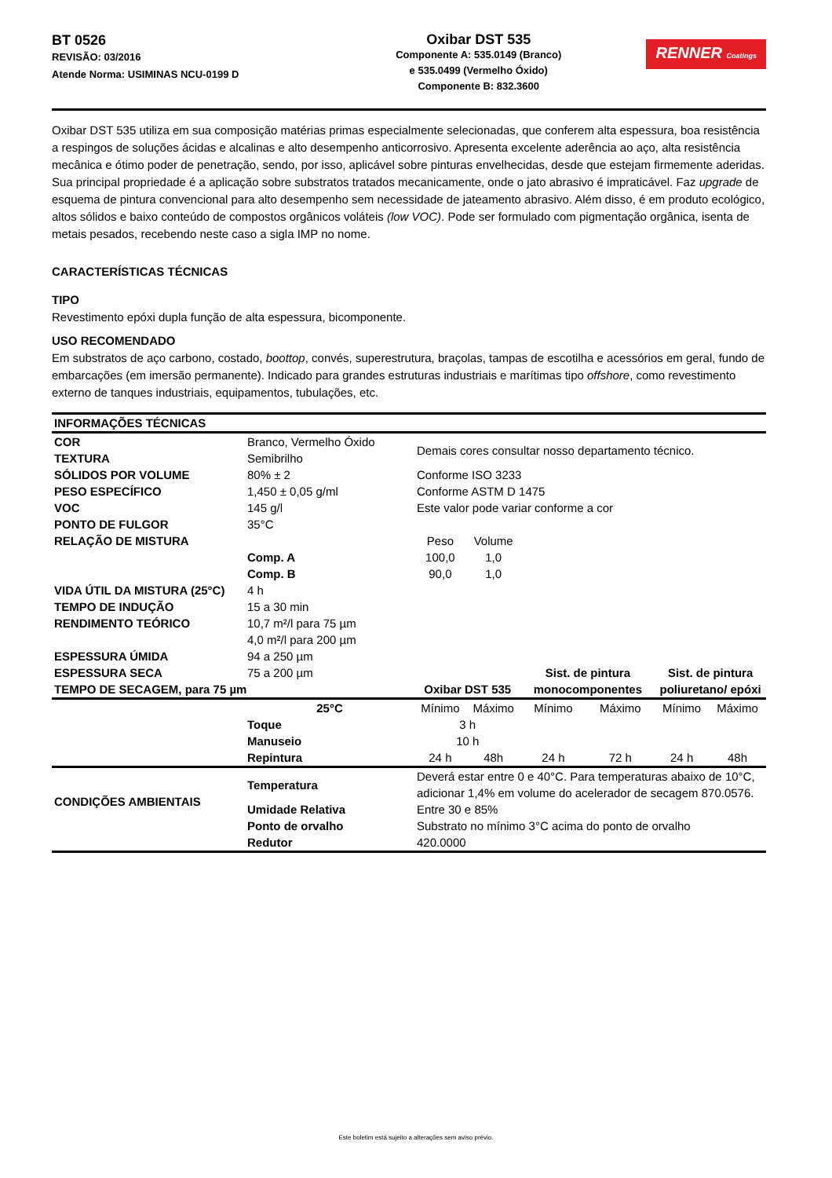BT 0526
REVISÃO: 03/2016
Atende Norma: USIMINAS NCU-0199 D
Oxibar DST 535
Componente A: 535.0149 (Branco)
e 535.0499 (Vermelho Óxido)
Componente B: 832.3600
RENNER Coatings
Oxibar DST 535 utiliza em sua composição matérias primas especialmente selecionadas, que conferem alta espessura, boa resistência a respingos de soluções ácidas e alcalinas e alto desempenho anticorrosivo. Apresenta excelente aderência ao aço, alta resistência mecânica e ótimo poder de penetração, sendo, por isso, aplicável sobre pinturas envelhecidas, desde que estejam firmemente aderidas. Sua principal propriedade é a aplicação sobre substratos tratados mecanicamente, onde o jato abrasivo é impraticável. Faz upgrade de esquema de pintura convencional para alto desempenho sem necessidade de jateamento abrasivo. Além disso, é em produto ecológico, altos sólidos e baixo conteúdo de compostos orgânicos voláteis (low VOC). Pode ser formulado com pigmentação orgânica, isenta de metais pesados, recebendo neste caso a sigla IMP no nome.
CARACTERÍSTICAS TÉCNICAS
TIPO
Revestimento epóxi dupla função de alta espessura, bicomponente.
USO RECOMENDADO
Em substratos de aço carbono, costado, boottop, convés, superestrutura, braçolas, tampas de escotilha e acessórios em geral, fundo de embarcações (em imersão permanente). Indicado para grandes estruturas industriais e marítimas tipo offshore, como revestimento externo de tanques industriais, equipamentos, tubulações, etc.
| INFORMAÇÕES TÉCNICAS | | | | | | | |
| COR | Branco, Vermelho Óxido | Demais cores consultar nosso departamento técnico. | | | | | |
| TEXTURA | Semibrilho | | | | | | |
| SÓLIDOS POR VOLUME | 80% ± 2 | Conforme ISO 3233 | | | | | |
| PESO ESPECÍFICO | 1,450 ± 0,05 g/ml | Conforme ASTM D 1475 | | | | | |
| VOC | 145 g/l | Este valor pode variar conforme a cor | | | | | |
| PONTO DE FULGOR | 35°C | | | | | | |
| RELAÇÃO DE MISTURA | | Peso | Volume | | | | |
| | Comp. A | 100,0 | 1,0 | | | | |
| | Comp. B | 90,0 | 1,0 | | | | |
| VIDA ÚTIL DA MISTURA (25°C) | 4 h | | | | | | |
| TEMPO DE INDUÇÃO | 15 a 30 min | | | | | | |
| RENDIMENTO TEÓRICO | 10,7 m²/l para 75 µm 4,0 m²/l para 200 µm | | | | | | |
| ESPESSURA ÚMIDA | 94 a 250 µm | | | | | | |
| ESPESSURA SECA | 75 a 200 µm | | | Sist. de pintura | | Sist. de pintura | |
| TEMPO DE SECAGEM, para 75 µm | | Oxibar DST 535 | | monocomponentes | | poliuretano/ epóxi | |
| | 25°C | Mínimo | Máximo | Mínimo | Máximo | Mínimo | Máximo |
| | Toque | 3 h | | | | | |
| | Manuseio | 10 h | | | | | |
| | Repintura | 24 h | 48h | 24 h | 72 h | 24 h | 48h |
| CONDIÇÕES AMBIENTAIS | Temperatura | Deverá estar entre 0 e 40°C. Para temperaturas abaixo de 10°C, adicionar 1,4% em volume do acelerador de secagem 870.0576. | | | | | |
| | Umidade Relativa | Entre 30 e 85% | | | | | |
| | Ponto de orvalho | Substrato no mínimo 3°C acima do ponto de orvalho | | | | | |
| | Redutor | 420.0000 | | | | | |
Este boletim está sujeito a alterações sem aviso prévio.